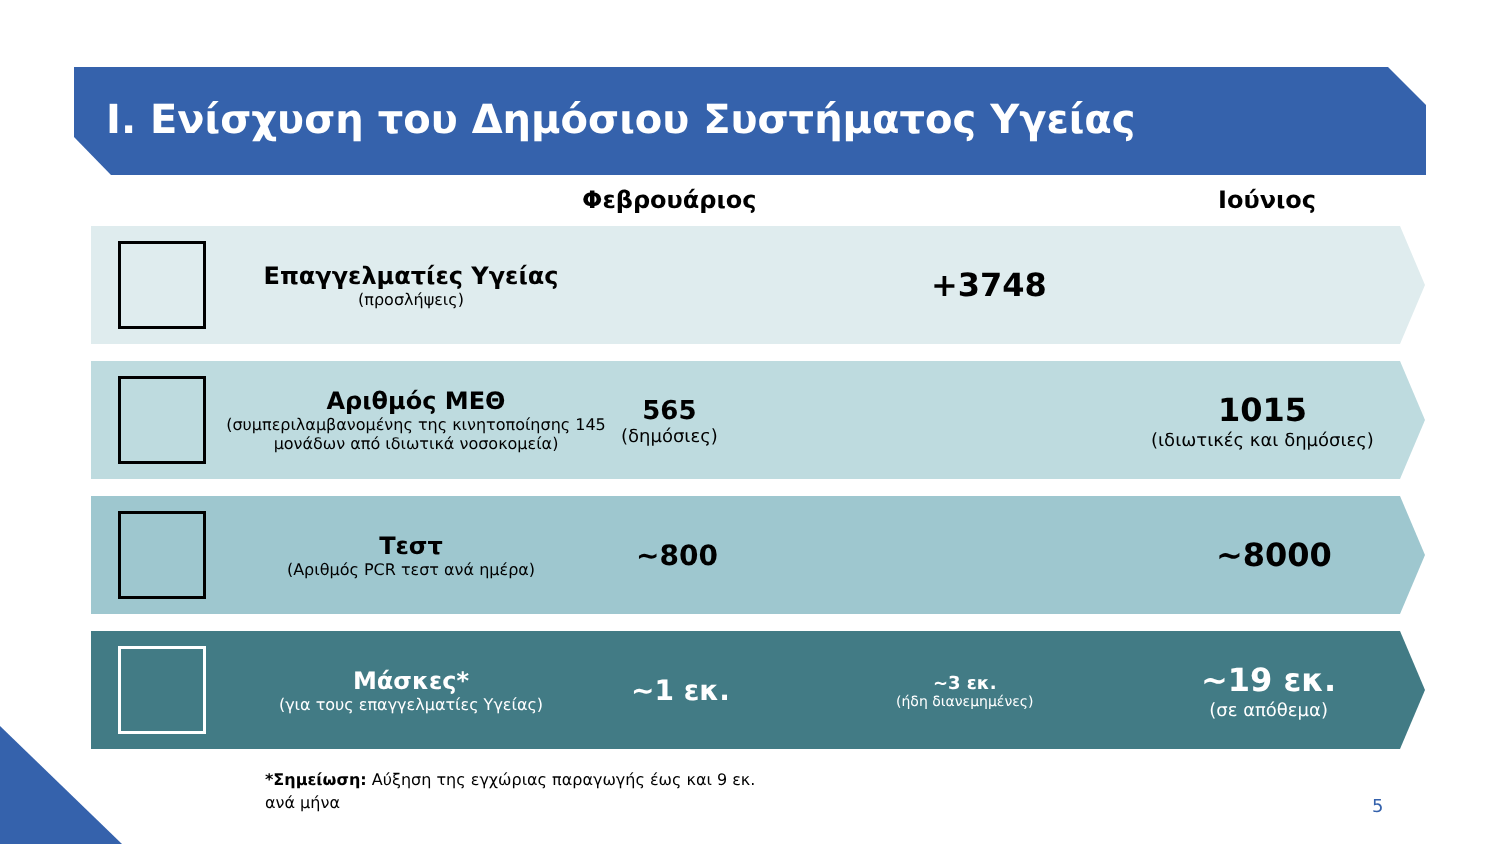I. Ενίσχυση του Δημόσιου Συστήματος Υγείας
Φεβρουάριος Ιούνιος
Επαγγελματίες Υγείας
(προσλήψεις)
+3748
Αριθμός ΜΕΘ
(συμπεριλαμβανομένης της κινητοποίησης 145 μονάδων από ιδιωτικά νοσοκομεία)
565
(δημόσιες)
1015
(ιδιωτικές και δημόσιες)
Τεστ
(Αριθμός PCR τεστ ανά ημέρα)
~800 ~8000
Μάσκες*
(για τους επαγγελματίες Υγείας)
~1 εκ. ~3 εκ.
(ήδη διανεμημένες)
~19 εκ.
(σε απόθεμα)
*Σημείωση: Αύξηση της εγχώριας παραγωγής έως και 9 εκ.
ανά μήνα
5